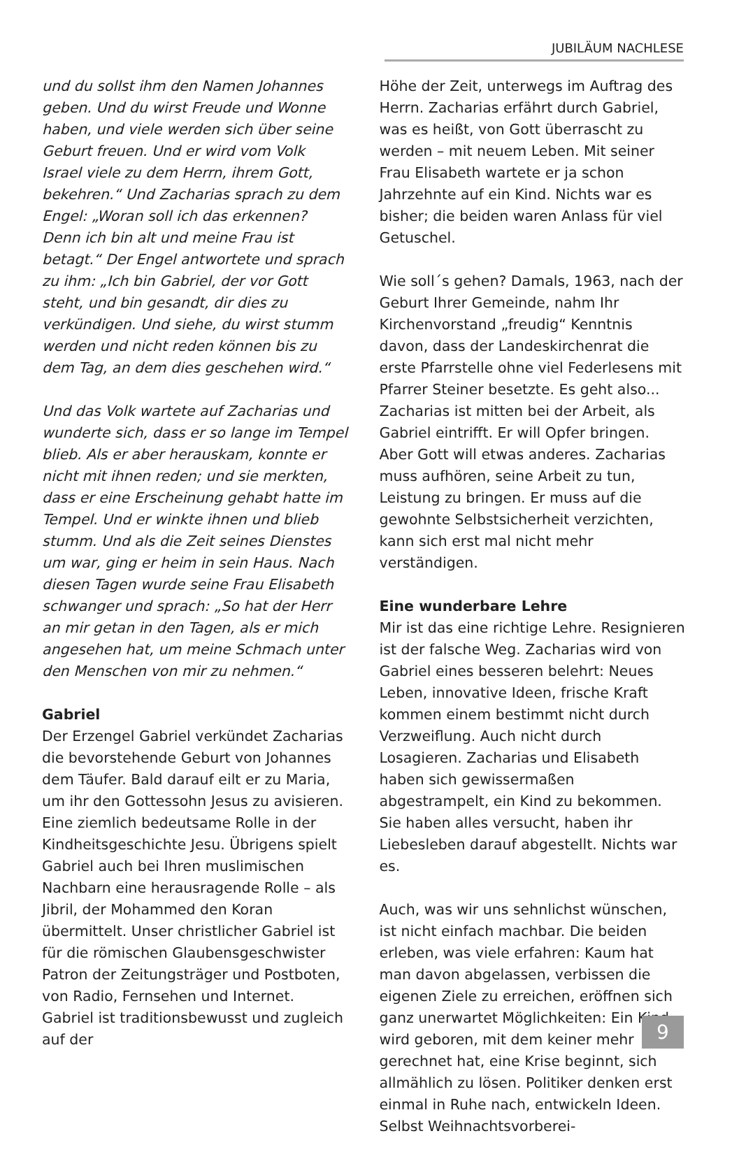JUBILÄUM NACHLESE
und du sollst ihm den Namen Johannes geben. Und du wirst Freude und Wonne haben, und viele werden sich über seine Geburt freuen. Und er wird vom Volk Israel viele zu dem Herrn, ihrem Gott, bekehren.“ Und Zacharias sprach zu dem Engel: „Woran soll ich das erkennen? Denn ich bin alt und meine Frau ist betagt.“ Der Engel antwortete und sprach zu ihm: „Ich bin Gabriel, der vor Gott steht, und bin gesandt, dir dies zu verkündigen. Und siehe, du wirst stumm werden und nicht reden können bis zu dem Tag, an dem dies geschehen wird.“
Und das Volk wartete auf Zacharias und wunderte sich, dass er so lange im Tempel blieb. Als er aber herauskam, konnte er nicht mit ihnen reden; und sie merkten, dass er eine Erscheinung gehabt hatte im Tempel. Und er winkte ihnen und blieb stumm. Und als die Zeit seines Dienstes um war, ging er heim in sein Haus. Nach diesen Tagen wurde seine Frau Elisabeth schwanger und sprach: „So hat der Herr an mir getan in den Tagen, als er mich angesehen hat, um meine Schmach unter den Menschen von mir zu nehmen.“
Gabriel
Der Erzengel Gabriel verkündet Zacharias die bevorstehende Geburt von Johannes dem Täufer. Bald darauf eilt er zu Maria, um ihr den Gottessohn Jesus zu avisieren. Eine ziemlich bedeutsame Rolle in der Kindheitsgeschichte Jesu. Übrigens spielt Gabriel auch bei Ihren muslimischen Nachbarn eine herausragende Rolle – als Jibril, der Mohammed den Koran übermittelt. Unser christlicher Gabriel ist für die römischen Glaubensgeschwister Patron der Zeitungsträger und Postboten, von Radio, Fernsehen und Internet. Gabriel ist traditionsbewusst und zugleich auf der
Höhe der Zeit, unterwegs im Auftrag des Herrn. Zacharias erfährt durch Gabriel, was es heißt, von Gott überrascht zu werden – mit neuem Leben. Mit seiner Frau Elisabeth wartete er ja schon Jahrzehnte auf ein Kind. Nichts war es bisher; die beiden waren Anlass für viel Getuschel.
Wie soll´s gehen? Damals, 1963, nach der Geburt Ihrer Gemeinde, nahm Ihr Kirchenvorstand „freudig“ Kenntnis davon, dass der Landeskirchenrat die erste Pfarrstelle ohne viel Federlesens mit Pfarrer Steiner besetzte. Es geht also... Zacharias ist mitten bei der Arbeit, als Gabriel eintrifft. Er will Opfer bringen. Aber Gott will etwas anderes. Zacharias muss aufhören, seine Arbeit zu tun, Leistung zu bringen. Er muss auf die gewohnte Selbstsicherheit verzichten, kann sich erst mal nicht mehr verständigen.
Eine wunderbare Lehre
Mir ist das eine richtige Lehre. Resignieren ist der falsche Weg. Zacharias wird von Gabriel eines besseren belehrt: Neues Leben, innovative Ideen, frische Kraft kommen einem bestimmt nicht durch Verzweiflung. Auch nicht durch Losagieren. Zacharias und Elisabeth haben sich gewissermaßen abgestrampelt, ein Kind zu bekommen. Sie haben alles versucht, haben ihr Liebesleben darauf abgestellt. Nichts war es.
Auch, was wir uns sehnlichst wünschen, ist nicht einfach machbar. Die beiden erleben, was viele erfahren: Kaum hat man davon abgelassen, verbissen die eigenen Ziele zu erreichen, eröffnen sich ganz unerwartet Möglichkeiten: Ein Kind wird geboren, mit dem keiner mehr gerechnet hat, eine Krise beginnt, sich allmählich zu lösen. Politiker denken erst einmal in Ruhe nach, entwickeln Ideen. Selbst Weihnachtsvorberei-
9